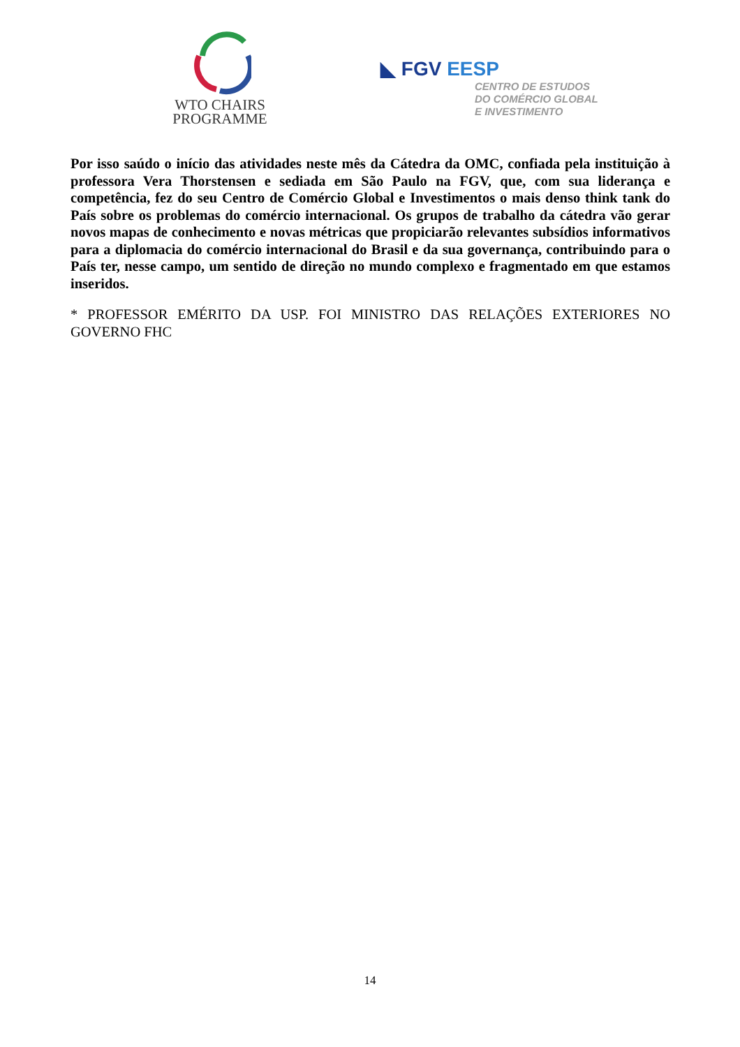WTO CHAIRS
PROGRAMME
◣ FGV EESP
CENTRO DE ESTUDOS
DO COMÉRCIO GLOBAL
E INVESTIMENTO
Por isso saúdo o início das atividades neste mês da Cátedra da OMC, confiada pela instituição à professora Vera Thorstensen e sediada em São Paulo na FGV, que, com sua liderança e competência, fez do seu Centro de Comércio Global e Investimentos o mais denso think tank do País sobre os problemas do comércio internacional. Os grupos de trabalho da cátedra vão gerar novos mapas de conhecimento e novas métricas que propiciarão relevantes subsídios informativos para a diplomacia do comércio internacional do Brasil e da sua governança, contribuindo para o País ter, nesse campo, um sentido de direção no mundo complexo e fragmentado em que estamos inseridos.
* PROFESSOR EMÉRITO DA USP. FOI MINISTRO DAS RELAÇÕES EXTERIORES NO GOVERNO FHC
14